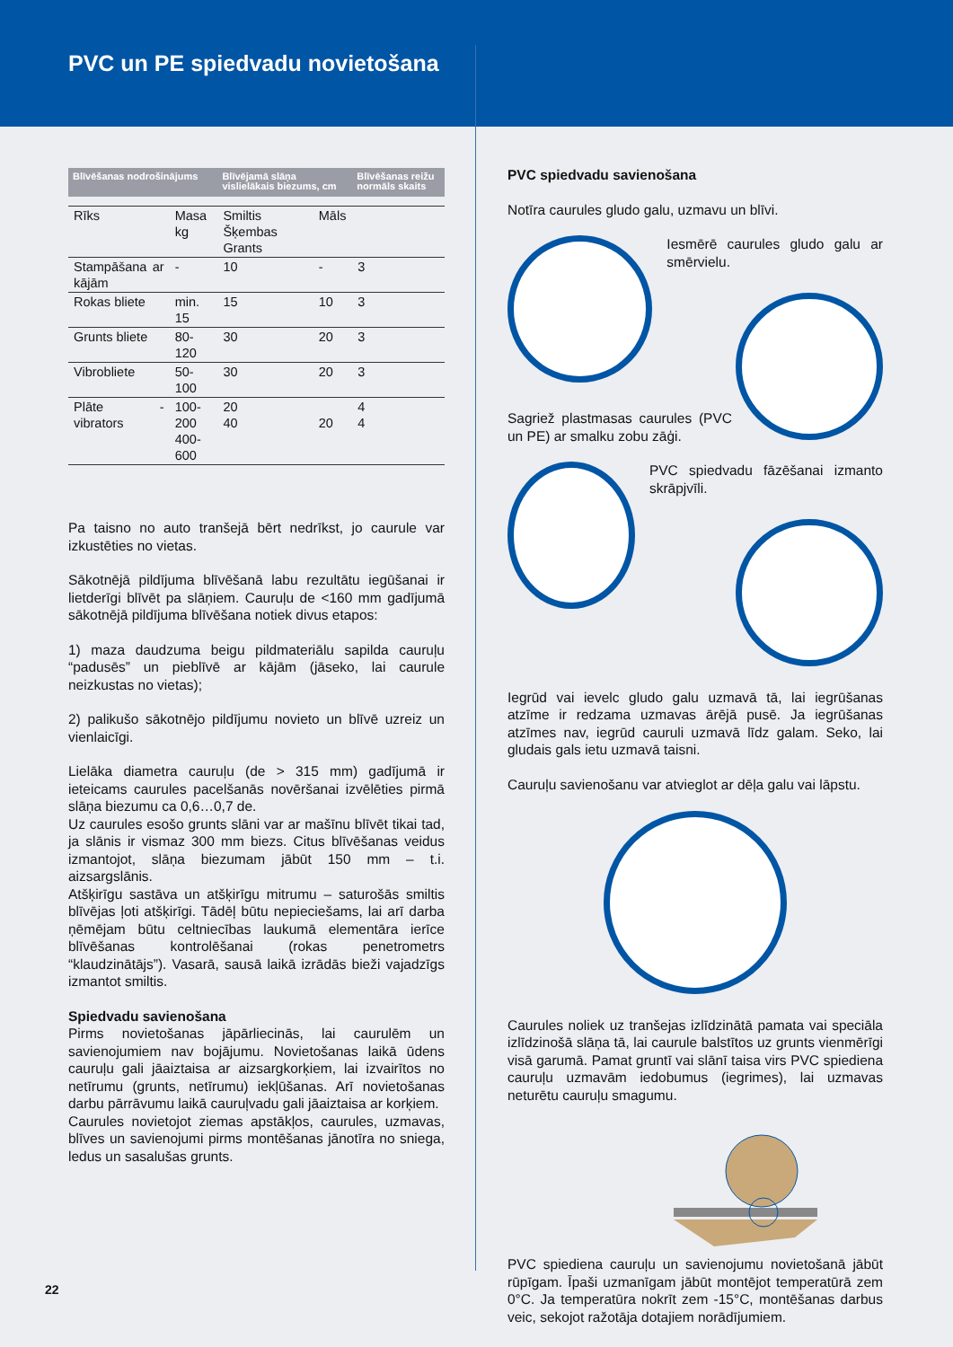PVC un PE spiedvadu novietošana
| Blīvēšanas nodrošinājums | | Blīvējamā slāņa vislielākais biezums, cm | | Blīvēšanas reižu normāls skaits |
| --- | --- | --- | --- | --- |
| Rīks | Masa kg | Smiltis Šķembas Grants | Māls | |
| Stampāšana ar kājām | - | 10 | - | 3 |
| Rokas bliete | min. 15 | 15 | 10 | 3 |
| Grunts bliete | 80-120 | 30 | 20 | 3 |
| Vibrobliete | 50-100 | 30 | 20 | 3 |
| Plāte - vibrators | 100-200 400-600 | 20 40 | 20 | 4 4 |
Pa taisno no auto tranšejā bērt nedrīkst, jo caurule var izkustēties no vietas.
Sākotnējā pildījuma blīvēšanā labu rezultātu iegūšanai ir lietderīgi blīvēt pa slāņiem. Cauruļu de <160 mm gadījumā sākotnējā pildījuma blīvēšana notiek divus etapos:
1) maza daudzuma beigu pildmateriālu sapilda cauruļu “padusēs” un pieblīvē ar kājām (jāseko, lai caurule neizkustas no vietas);
2) palikušo sākotnējo pildījumu novieto un blīvē uzreiz un vienlaicīgi.
Lielāka diametra cauruļu (de > 315 mm) gadījumā ir ieteicams caurules pacelšanās novēršanai izvēlēties pirmā slāņa biezumu ca 0,6…0,7 de.
Uz caurules esošo grunts slāni var ar mašīnu blīvēt tikai tad, ja slānis ir vismaz 300 mm biezs. Citus blīvēšanas veidus izmantojot, slāņa biezumam jābūt 150 mm – t.i. aizsargslānis.
Atšķirīgu sastāva un atšķirīgu mitrumu – saturošās smiltis blīvējas ļoti atšķirīgi. Tādēļ būtu nepieciešams, lai arī darba ņēmējam būtu celtniecības laukumā elementāra ierīce blīvēšanas kontrolēšanai (rokas penetrometrs “klaudzinātājs”). Vasarā, sausā laikā izrādās bieži vajadzīgs izmantot smiltis.
Spiedvadu savienošana
Pirms novietošanas jāpārliecinās, lai caurulēm un savienojumiem nav bojājumu. Novietošanas laikā ūdens cauruļu gali jāaiztaisa ar aizsargkorķiem, lai izvairītos no netīrumu (grunts, netīrumu) iekļūšanas. Arī novietošanas darbu pārrāvumu laikā cauruļvadu gali jāaiztaisa ar korķiem.
Caurules novietojot ziemas apstākļos, caurules, uzmavas, blīves un savienojumi pirms montēšanas jānotīra no sniega, ledus un sasalušas grunts.
PVC spiedvadu savienošana
Notīra caurules gludo galu, uzmavu un blīvi.
Iesmērē caurules gludo galu ar smērvielu.
Sagriež plastmasas caurules (PVC un PE) ar smalku zobu zāģi.
PVC spiedvadu fāzēšanai izmanto skrāpjvīli.
Iegrūd vai ievelc gludo galu uzmavā tā, lai iegrūšanas atzīme ir redzama uzmavas ārējā pusē. Ja iegrūšanas atzīmes nav, iegrūd cauruli uzmavā līdz galam. Seko, lai gludais gals ietu uzmavā taisni.
Cauruļu savienošanu var atvieglot ar dēļa galu vai lāpstu.
Caurules noliek uz tranšejas izlīdzinātā pamata vai speciāla izlīdzinošā slāņa tā, lai caurule balstītos uz grunts vienmērīgi visā garumā. Pamat gruntī vai slānī taisa virs PVC spiediena cauruļu uzmavām iedobumus (iegrimes), lai uzmavas neturētu cauruļu smagumu.
PVC spiediena cauruļu un savienojumu novietošanā jābūt rūpīgam. Īpaši uzmanīgam jābūt montējot temperatūrā zem 0°C. Ja temperatūra nokrīt zem -15°C, montēšanas darbus veic, sekojot ražotāja dotajiem norādījumiem.
22